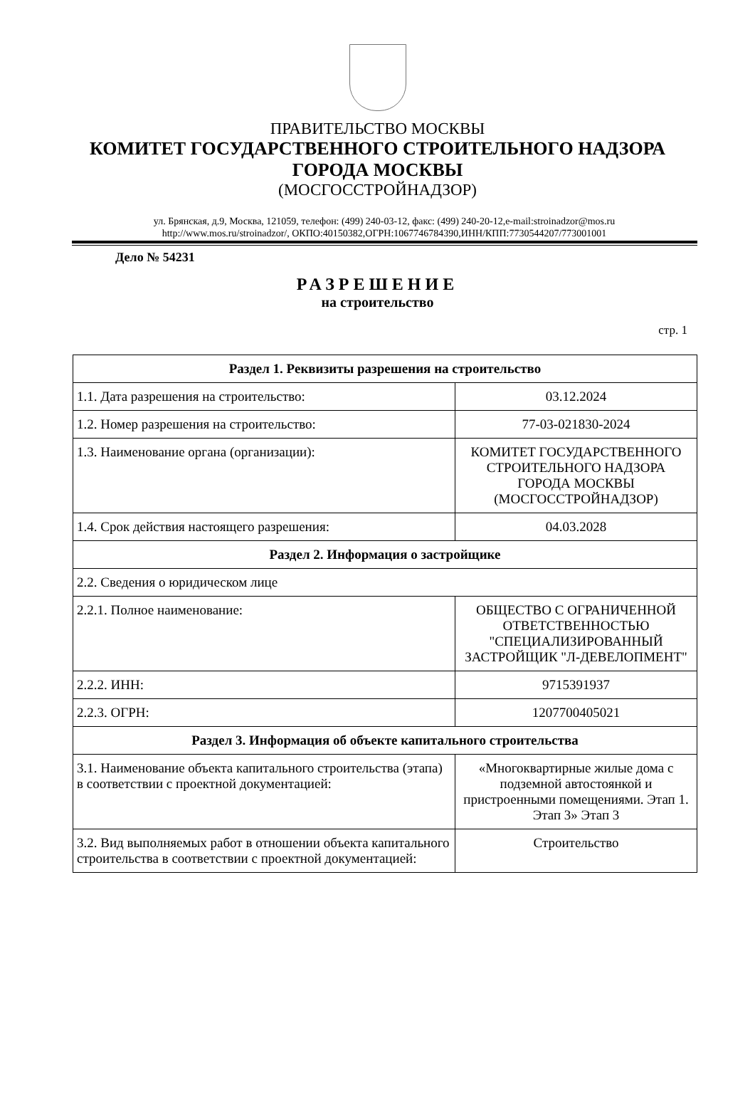ПРАВИТЕЛЬСТВО МОСКВЫ
КОМИТЕТ ГОСУДАРСТВЕННОГО СТРОИТЕЛЬНОГО НАДЗОРА
ГОРОДА МОСКВЫ
(МОСГОССТРОЙНАДЗОР)
ул. Брянская, д.9, Москва, 121059, телефон: (499) 240-03-12, факс: (499) 240-20-12,e-mail:stroinadzor@mos.ru
http://www.mos.ru/stroinadzor/, ОКПО:40150382,ОГРН:1067746784390,ИНН/КПП:7730544207/773001001
Дело № 54231
РАЗРЕШЕНИЕ
на строительство
стр. 1
| Раздел 1. Реквизиты разрешения на строительство | |
| --- | --- |
| 1.1. Дата разрешения на строительство: | 03.12.2024 |
| 1.2. Номер разрешения на строительство: | 77-03-021830-2024 |
| 1.3. Наименование органа (организации): | КОМИТЕТ ГОСУДАРСТВЕННОГО СТРОИТЕЛЬНОГО НАДЗОРА ГОРОДА МОСКВЫ (МОСГОССТРОЙНАДЗОР) |
| 1.4. Срок действия настоящего разрешения: | 04.03.2028 |
| Раздел 2. Информация о застройщике | |
| 2.2. Сведения о юридическом лице | |
| 2.2.1. Полное наименование: | ОБЩЕСТВО С ОГРАНИЧЕННОЙ ОТВЕТСТВЕННОСТЬЮ "СПЕЦИАЛИЗИРОВАННЫЙ ЗАСТРОЙЩИК "Л-ДЕВЕЛОПМЕНТ" |
| 2.2.2. ИНН: | 9715391937 |
| 2.2.3. ОГРН: | 1207700405021 |
| Раздел 3. Информация об объекте капитального строительства | |
| 3.1. Наименование объекта капитального строительства (этапа) в соответствии с проектной документацией: | «Многоквартирные жилые дома с подземной автостоянкой и пристроенными помещениями. Этап 1. Этап 3» Этап 3 |
| 3.2. Вид выполняемых работ в отношении объекта капитального строительства в соответствии с проектной документацией: | Строительство |